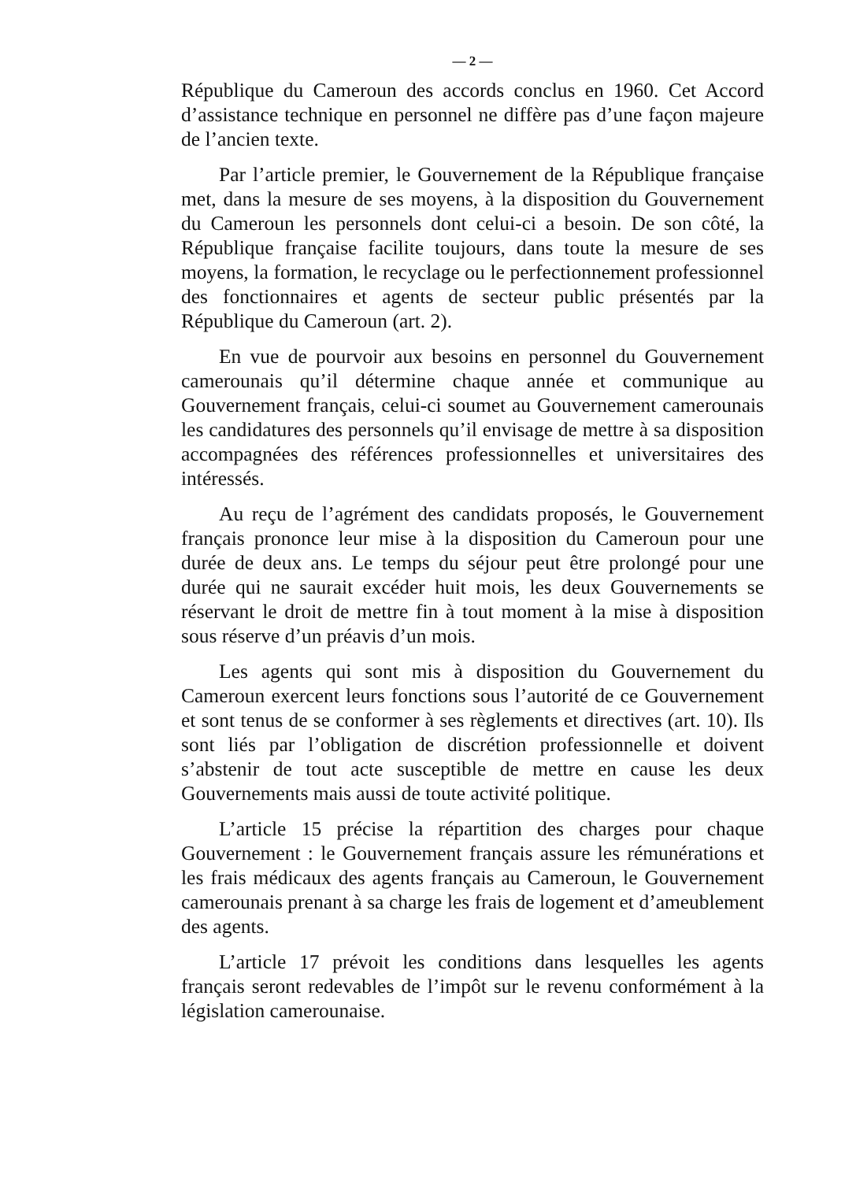— 2 —
République du Cameroun des accords conclus en 1960. Cet Accord d’assistance technique en personnel ne diffère pas d’une façon majeure de l’ancien texte.
Par l’article premier, le Gouvernement de la République française met, dans la mesure de ses moyens, à la disposition du Gouvernement du Cameroun les personnels dont celui-ci a besoin. De son côté, la République française facilite toujours, dans toute la mesure de ses moyens, la formation, le recyclage ou le perfectionnement professionnel des fonctionnaires et agents de secteur public présentés par la République du Cameroun (art. 2).
En vue de pourvoir aux besoins en personnel du Gouvernement camerounais qu’il détermine chaque année et communique au Gouvernement français, celui-ci soumet au Gouvernement camerounais les candidatures des personnels qu’il envisage de mettre à sa disposition accompagnées des références professionnelles et universitaires des intéressés.
Au reçu de l’agrément des candidats proposés, le Gouvernement français prononce leur mise à la disposition du Cameroun pour une durée de deux ans. Le temps du séjour peut être prolongé pour une durée qui ne saurait excéder huit mois, les deux Gouvernements se réservant le droit de mettre fin à tout moment à la mise à disposition sous réserve d’un préavis d’un mois.
Les agents qui sont mis à disposition du Gouvernement du Cameroun exercent leurs fonctions sous l’autorité de ce Gouvernement et sont tenus de se conformer à ses règlements et directives (art. 10). Ils sont liés par l’obligation de discrétion professionnelle et doivent s’abstenir de tout acte susceptible de mettre en cause les deux Gouvernements mais aussi de toute activité politique.
L’article 15 précise la répartition des charges pour chaque Gouvernement : le Gouvernement français assure les rémunérations et les frais médicaux des agents français au Cameroun, le Gouvernement camerounais prenant à sa charge les frais de logement et d’ameublement des agents.
L’article 17 prévoit les conditions dans lesquelles les agents français seront redevables de l’impôt sur le revenu conformément à la législation camerounaise.